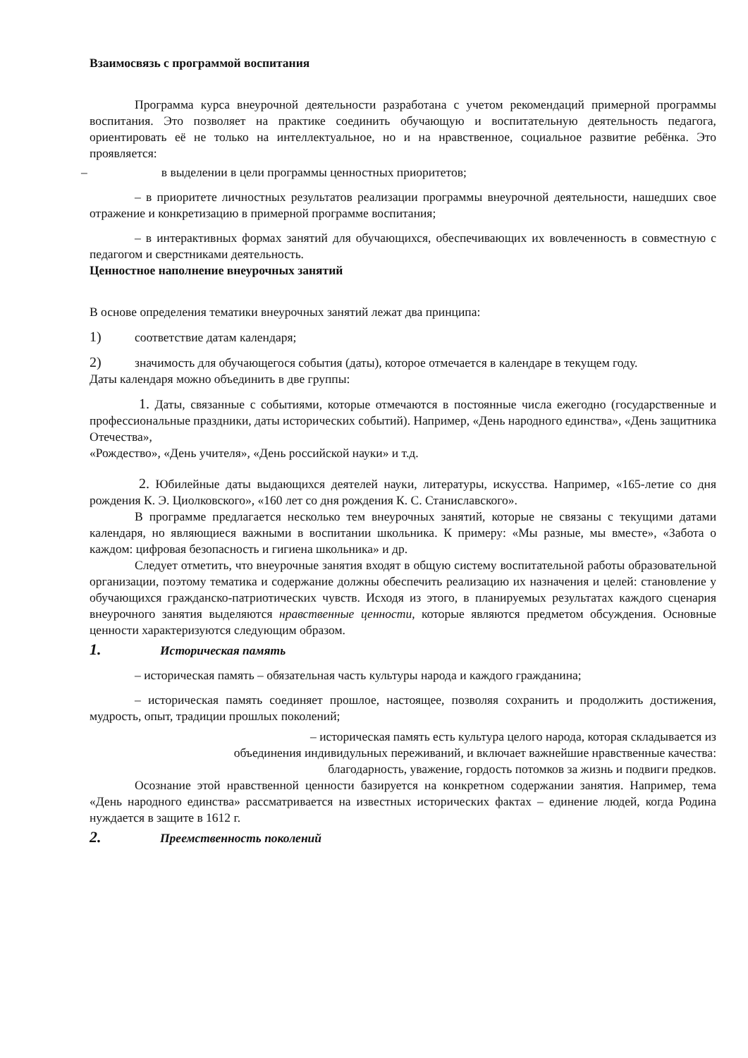Взаимосвязь с программой воспитания
Программа курса внеурочной деятельности разработана с учетом рекомендаций примерной программы воспитания. Это позволяет на практике соединить обучающую и воспитательную деятельность педагога, ориентировать её не только на интеллектуальное, но и на нравственное, социальное развитие ребёнка. Это проявляется:
– в выделении в цели программы ценностных приоритетов;
– в приоритете личностных результатов реализации программы внеурочной деятельности, нашедших свое отражение и конкретизацию в примерной программе воспитания;
– в интерактивных формах занятий для обучающихся, обеспечивающих их вовлеченность в совместную с педагогом и сверстниками деятельность.
Ценностное наполнение внеурочных занятий
В основе определения тематики внеурочных занятий лежат два принципа:
1) соответствие датам календаря;
2) значимость для обучающегося события (даты), которое отмечается в календаре в текущем году.
Даты календаря можно объединить в две группы:
1. Даты, связанные с событиями, которые отмечаются в постоянные числа ежегодно (государственные и профессиональные праздники, даты исторических событий). Например, «День народного единства», «День защитника Отечества»,
«Рождество», «День учителя», «День российской науки» и т.д.
2. Юбилейные даты выдающихся деятелей науки, литературы, искусства. Например, «165-летие со дня рождения К. Э. Циолковского», «160 лет со дня рождения К. С. Станиславского».
В программе предлагается несколько тем внеурочных занятий, которые не связаны с текущими датами календаря, но являющиеся важными в воспитании школьника. К примеру: «Мы разные, мы вместе», «Забота о каждом: цифровая безопасность и гигиена школьника» и др.
Следует отметить, что внеурочные занятия входят в общую систему воспитательной работы образовательной организации, поэтому тематика и содержание должны обеспечить реализацию их назначения и целей: становление у обучающихся гражданско-патриотических чувств. Исходя из этого, в планируемых результатах каждого сценария внеурочного занятия выделяются нравственные ценности, которые являются предметом обсуждения. Основные ценности характеризуются следующим образом.
1. Историческая память
– историческая память – обязательная часть культуры народа и каждого гражданина;
– историческая память соединяет прошлое, настоящее, позволяя сохранить и продолжить достижения, мудрость, опыт, традиции прошлых поколений;
– историческая память есть культура целого народа, которая складывается из
объединения индивидульных переживаний, и включает важнейшие нравственные качества:
благодарность, уважение, гордость потомков за жизнь и подвиги предков.
Осознание этой нравственной ценности базируется на конкретном содержании занятия. Например, тема «День народного единства» рассматривается на известных исторических фактах – единение людей, когда Родина нуждается в защите в 1612 г.
2. Преемственность поколений